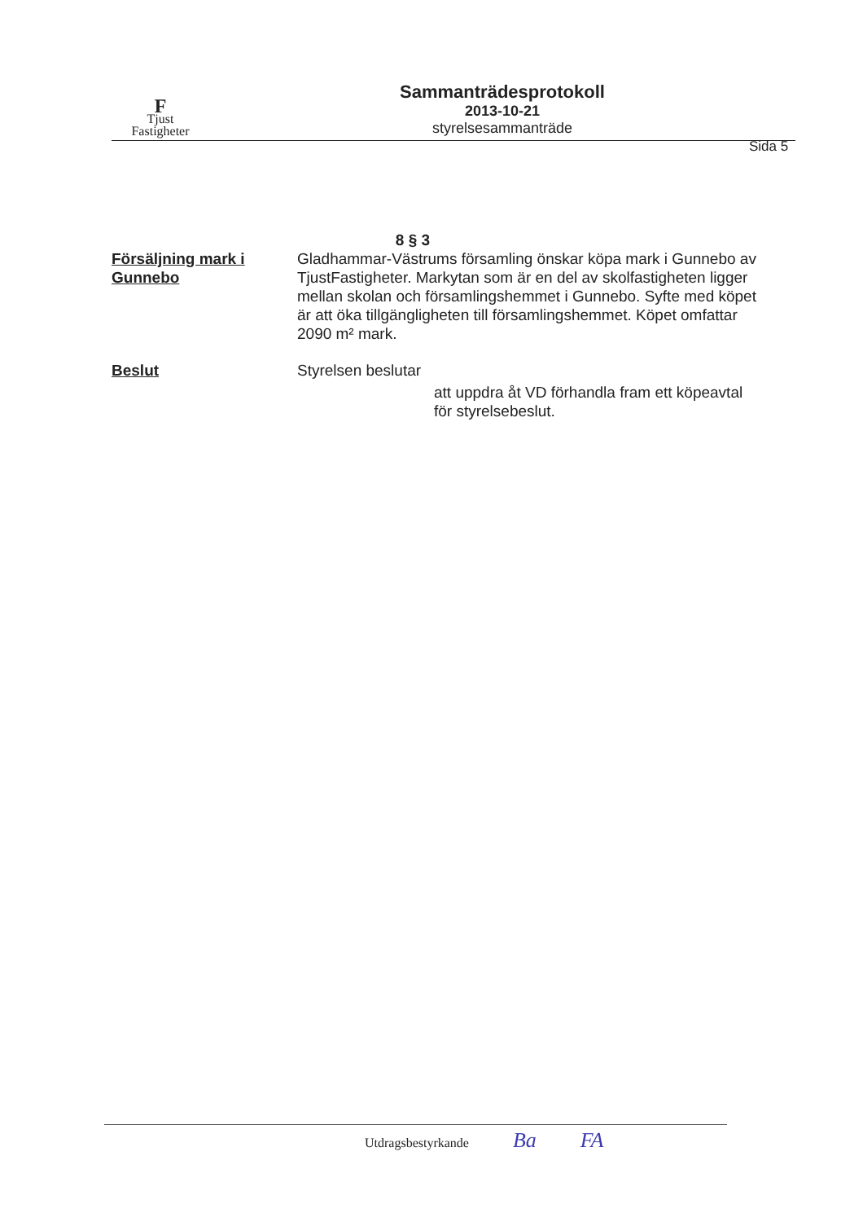F
Tjust
Fastigheter
Sammanträdesprotokoll
2013-10-21
styrelsesammanträde
Sida 5
8 § 3
Försäljning mark i Gunnebo
Gladhammar-Västrums församling önskar köpa mark i Gunnebo av TjustFastigheter. Markytan som är en del av skolfastigheten ligger mellan skolan och församlingshemmet i Gunnebo. Syfte med köpet är att öka tillgängligheten till församlingshemmet. Köpet omfattar 2090 m² mark.
Beslut Styrelsen beslutar
att uppdra åt VD förhandla fram ett köpeavtal för styrelsebeslut.
Utdragsbestyrkande Ba FA